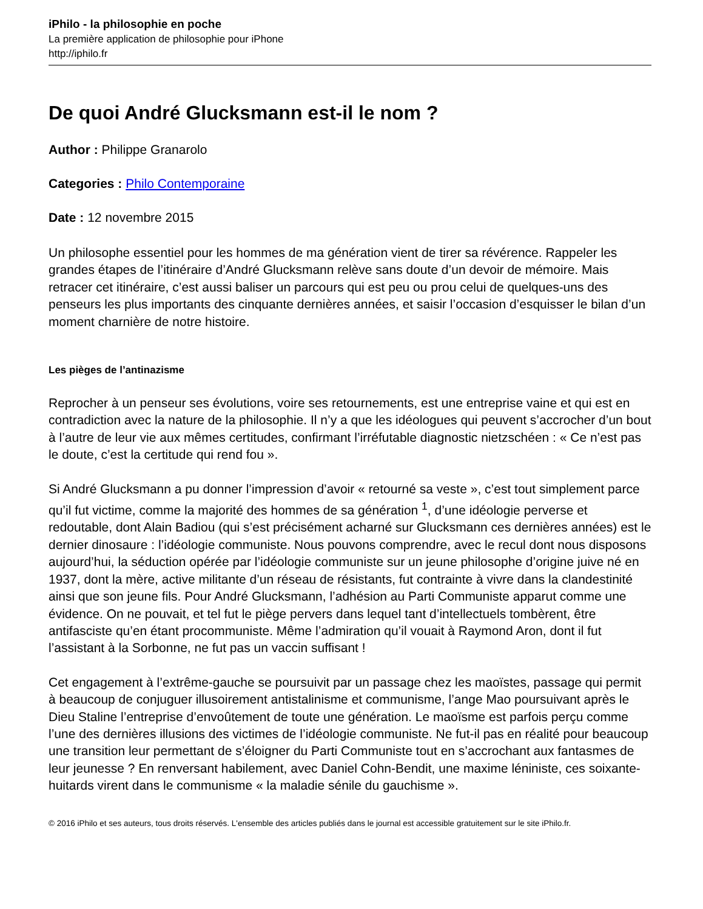iPhilo - la philosophie en poche
La première application de philosophie pour iPhone
http://iphilo.fr
De quoi André Glucksmann est-il le nom ?
Author : Philippe Granarolo
Categories : Philo Contemporaine
Date : 12 novembre 2015
Un philosophe essentiel pour les hommes de ma génération vient de tirer sa révérence. Rappeler les grandes étapes de l’itinéraire d’André Glucksmann relève sans doute d’un devoir de mémoire. Mais retracer cet itinéraire, c’est aussi baliser un parcours qui est peu ou prou celui de quelques-uns des penseurs les plus importants des cinquante dernières années, et saisir l’occasion d’esquisser le bilan d’un moment charnière de notre histoire.
Les pièges de l’antinazisme
Reprocher à un penseur ses évolutions, voire ses retournements, est une entreprise vaine et qui est en contradiction avec la nature de la philosophie. Il n’y a que les idéologues qui peuvent s’accrocher d’un bout à l’autre de leur vie aux mêmes certitudes, confirmant l’irréfutable diagnostic nietzschéen : « Ce n’est pas le doute, c’est la certitude qui rend fou ».
Si André Glucksmann a pu donner l’impression d’avoir « retourné sa veste », c’est tout simplement parce qu’il fut victime, comme la majorité des hommes de sa génération <sup>1</sup>, d’une idéologie perverse et redoutable, dont Alain Badiou (qui s’est précisément acharné sur Glucksmann ces dernières années) est le dernier dinosaure : l’idéologie communiste. Nous pouvons comprendre, avec le recul dont nous disposons aujourd’hui, la séduction opérée par l’idéologie communiste sur un jeune philosophe d’origine juive né en 1937, dont la mère, active militante d’un réseau de résistants, fut contrainte à vivre dans la clandestinité ainsi que son jeune fils. Pour André Glucksmann, l’adhésion au Parti Communiste apparut comme une évidence. On ne pouvait, et tel fut le piège pervers dans lequel tant d’intellectuels tombèrent, être antifasciste qu’en étant procommuniste. Même l’admiration qu’il vouait à Raymond Aron, dont il fut l’assistant à la Sorbonne, ne fut pas un vaccin suffisant !
Cet engagement à l’extrême-gauche se poursuivit par un passage chez les maoïstes, passage qui permit à beaucoup de conjuguer illusoirement antistalinisme et communisme, l’ange Mao poursuivant après le Dieu Staline l’entreprise d’envoûtement de toute une génération. Le maoïsme est parfois perçu comme l’une des dernières illusions des victimes de l’idéologie communiste. Ne fut-il pas en réalité pour beaucoup une transition leur permettant de s’éloigner du Parti Communiste tout en s’accrochant aux fantasmes de leur jeunesse ? En renversant habilement, avec Daniel Cohn-Bendit, une maxime léniniste, ces soixante-huitards virent dans le communisme « la maladie sénile du gauchisme ».
© 2016 iPhilo et ses auteurs, tous droits réservés. L'ensemble des articles publiés dans le journal est accessible gratuitement sur le site iPhilo.fr.